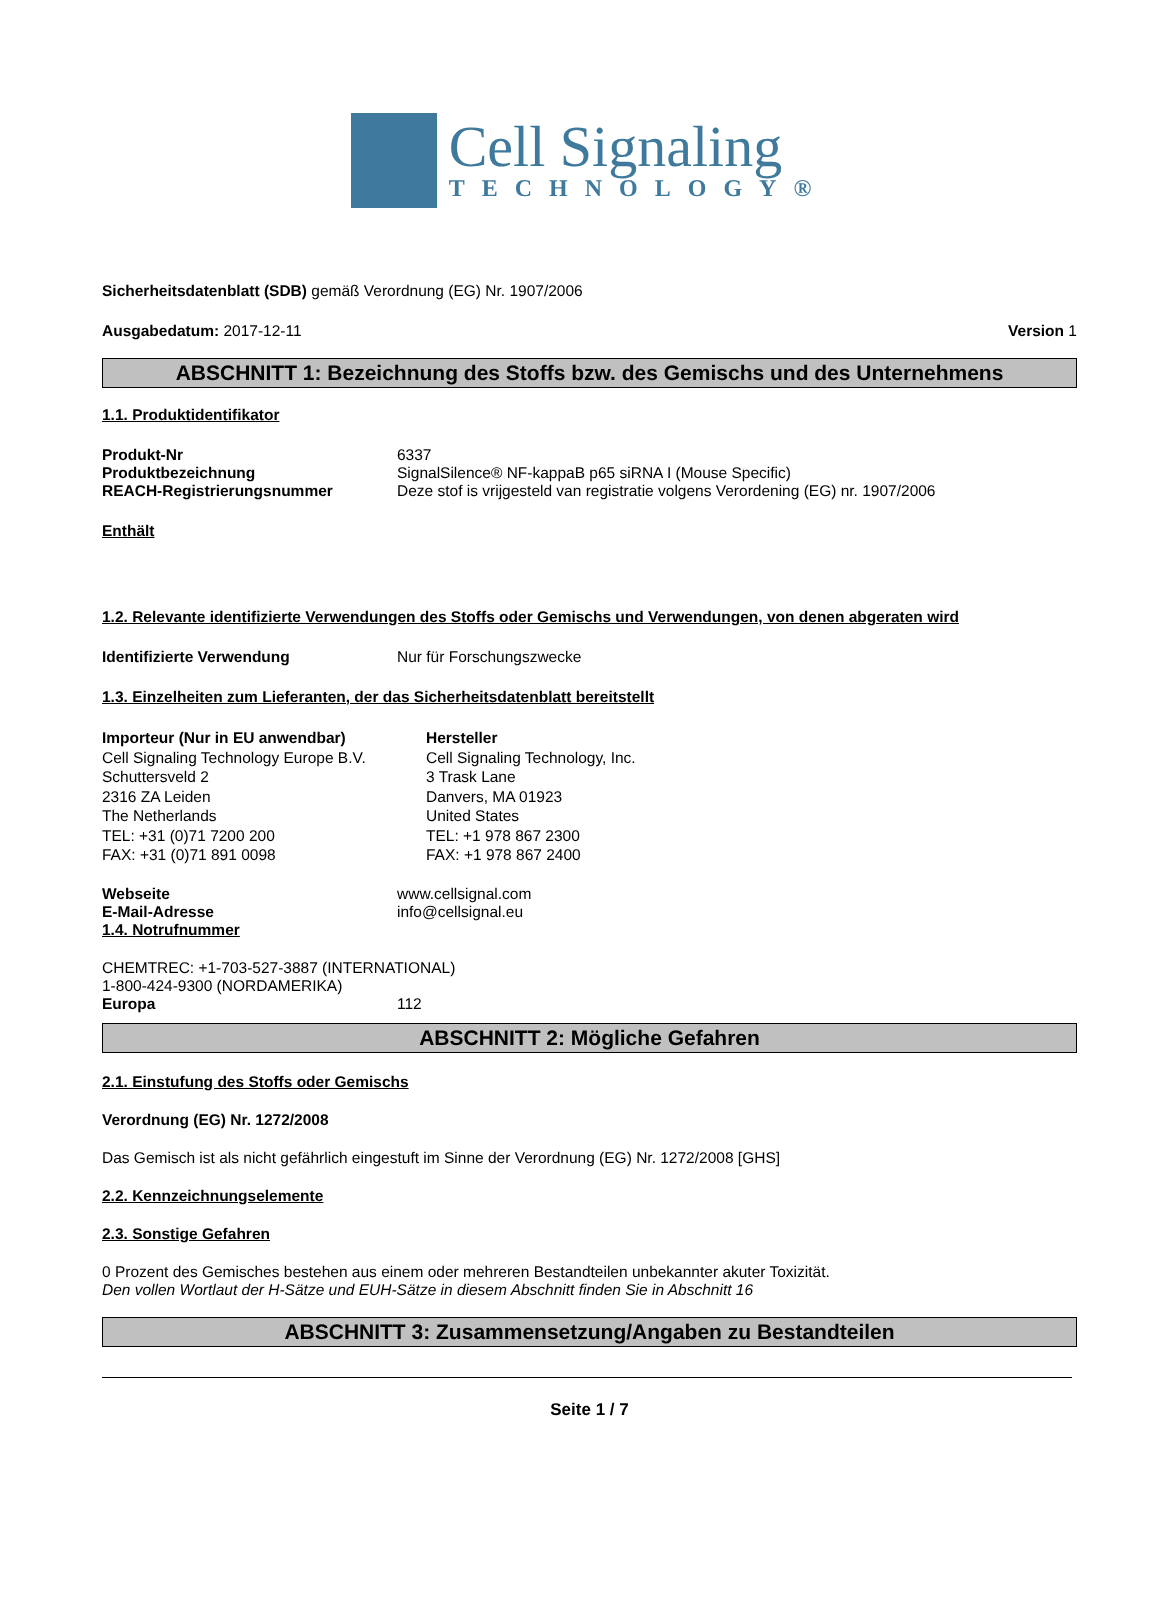Cell Signaling
TECHNOLOGY®
Sicherheitsdatenblatt (SDB) gemäß Verordnung (EG) Nr. 1907/2006
Ausgabedatum: 2017-12-11 Version 1
ABSCHNITT 1: Bezeichnung des Stoffs bzw. des Gemischs und des Unternehmens
1.1. Produktidentifikator
Produkt-Nr 6337
Produktbezeichnung SignalSilence® NF-kappaB p65 siRNA I (Mouse Specific)
REACH-Registrierungsnummer Deze stof is vrijgesteld van registratie volgens Verordening (EG) nr. 1907/2006
Enthält
1.2. Relevante identifizierte Verwendungen des Stoffs oder Gemischs und Verwendungen, von denen abgeraten wird
Identifizierte Verwendung Nur für Forschungszwecke
1.3. Einzelheiten zum Lieferanten, der das Sicherheitsdatenblatt bereitstellt
Importeur (Nur in EU anwendbar)
Cell Signaling Technology Europe B.V.
Schuttersveld 2
2316 ZA Leiden
The Netherlands
TEL: +31 (0)71 7200 200
FAX: +31 (0)71 891 0098
Hersteller
Cell Signaling Technology, Inc.
3 Trask Lane
Danvers, MA 01923
United States
TEL: +1 978 867 2300
FAX: +1 978 867 2400
Webseite www.cellsignal.com
E-Mail-Adresse info@cellsignal.eu
1.4. Notrufnummer
CHEMTREC: +1-703-527-3887 (INTERNATIONAL)
1-800-424-9300 (NORDAMERIKA)
Europa 112
ABSCHNITT 2: Mögliche Gefahren
2.1. Einstufung des Stoffs oder Gemischs
Verordnung (EG) Nr. 1272/2008
Das Gemisch ist als nicht gefährlich eingestuft im Sinne der Verordnung (EG) Nr. 1272/2008 [GHS]
2.2. Kennzeichnungselemente
2.3. Sonstige Gefahren
0 Prozent des Gemisches bestehen aus einem oder mehreren Bestandteilen unbekannter akuter Toxizität.
Den vollen Wortlaut der H-Sätze und EUH-Sätze in diesem Abschnitt finden Sie in Abschnitt 16
ABSCHNITT 3: Zusammensetzung/Angaben zu Bestandteilen
Seite 1 / 7